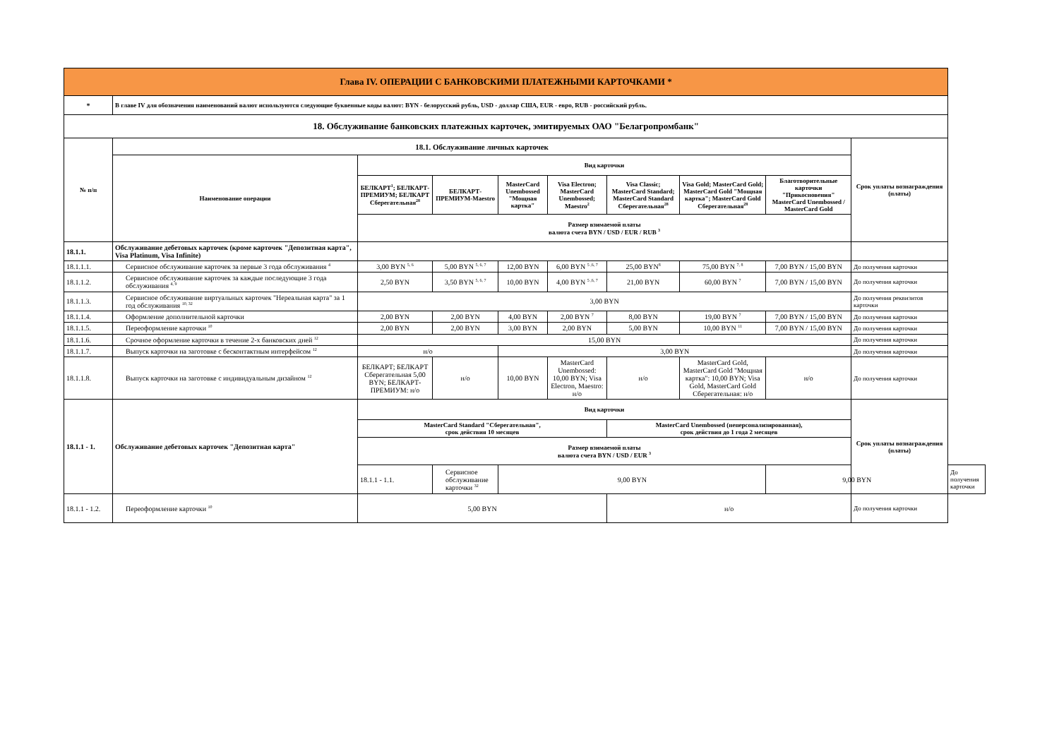| Глава IV. ОПЕРАЦИИ С БАНКОВСКИМИ ПЛАТЕЖНЫМИ КАРТОЧКАМИ * | | | | | | | | | | |
| * | В главе IV для обозначения наименований валют используются следующие буквенные коды валют: BYN - белорусский рубль, USD - доллар США, EUR - евро, RUB - российский рубль. | | | | | | | | | |
| 18. Обслуживание банковских платежных карточек, эмитируемых ОАО "Белагропромбанк" | | | | | | | | | | |
| № п/п | 18.1. Обслуживание личных карточек | | | | | | | | Срок уплаты вознаграждения (платы) | |
| | Наименование операции | Вид карточки | | | | | | | | |
| | | БЕЛКАРТ<sup>1</sup>; БЕЛКАРТ-ПРЕМИУМ; БЕЛКАРТ Сберегательная<sup>28</sup> | БЕЛКАРТ-ПРЕМИУМ-Maestro | MasterCard Unembossed "Мощная картка" | Visa Electron; MasterCard Unembossed; Maestro<sup>2</sup> | Visa Classic; MasterCard Standard; MasterCard Standard Сберегательная<sup>28</sup> | Visa Gold; MasterCard Gold; MasterCard Gold "Мощная картка"; MasterCard Gold Сберегательная<sup>28</sup> | Благотворительные карточки "Прикосновения" MasterCard Unembossed / MasterCard Gold | | |
| | | Размер взимаемой платы валюта счета BYN / USD / EUR / RUB <sup>3</sup> | | | | | | | | |
| 18.1.1. | Обслуживание дебетовых карточек (кроме карточек "Депозитная карта", Visa Platinum, Visa Infinite) | | | | | | | | | |
| 18.1.1.1. | Сервисное обслуживание карточек за первые 3 года обслуживания <sup>4</sup> | 3,00 BYN <sup>5, 6</sup> | 5,00 BYN <sup>5, 6, 7</sup> | 12,00 BYN | 6,00 BYN <sup>5 ,6, 7</sup> | 25,00 BYN<sup>8</sup> | 75,00 BYN <sup>7, 8</sup> | 7,00 BYN / 15,00 BYN | До получения карточки | |
| 18.1.1.2. | Сервисное обслуживание карточек за каждые последующие 3 года обслуживания <sup>4, 9</sup> | 2,50 BYN | 3,50 BYN <sup>5, 6, 7</sup> | 10,00 BYN | 4,00 BYN <sup>5 ,6, 7</sup> | 21,00 BYN | 60,00 BYN <sup>7</sup> | 7,00 BYN / 15,00 BYN | До получения карточки | |
| 18.1.1.3. | Сервисное обслуживание виртуальных карточек "Нереальная карта" за 1 год обслуживания <sup>10, 32</sup> | 3,00 BYN | | | | | | | До получения реквизитов карточки | |
| 18.1.1.4. | Оформление дополнительной карточки | 2,00 BYN | 2,00 BYN | 4,00 BYN | 2,00 BYN <sup>7</sup> | 8,00 BYN | 19,00 BYN <sup>7</sup> | 7,00 BYN / 15,00 BYN | До получения карточки | |
| 18.1.1.5. | Переоформление карточки <sup>10</sup> | 2,00 BYN | 2,00 BYN | 3,00 BYN | 2,00 BYN | 5,00 BYN | 10,00 BYN <sup>11</sup> | 7,00 BYN / 15,00 BYN | До получения карточки | |
| 18.1.1.6. | Срочное оформление карточки в течение 2-х банковских дней <sup>12</sup> | 15,00 BYN | | | | | | | До получения карточки | |
| 18.1.1.7. | Выпуск карточки на заготовке с бесконтактным интерфейсом <sup>12</sup> | н/о | | 3,00 BYN | | | | | До получения карточки | |
| 18.1.1.8. | Выпуск карточки на заготовке с индивидуальным дизайном <sup>12</sup> | БЕЛКАРТ; БЕЛКАРТ Сберегательная 5,00 BYN; БЕЛКАРТ-ПРЕМИУМ: н/о | н/о | 10,00 BYN | MasterCard Unembossed: 10,00 BYN; Visa Electron, Maestro: н/о | н/о | MasterCard Gold, MasterCard Gold "Мощная картка": 10,00 BYN; Visa Gold, MasterCard Gold Сберегательная: н/о | н/о | До получения карточки | |
| 18.1.1 - 1. | Обслуживание дебетовых карточек "Депозитная карта" | Вид карточки | | | | | | | Срок уплаты вознаграждения (платы) | |
| | | MasterCard Standard "Сберегательная", срок действия 10 месяцев | | | | MasterCard Unembossed (неперсонализированная), срок действия до 1 года 2 месяцев | | | | |
| | | Размер взимаемой платы валюта счета BYN / USD / EUR <sup>3</sup> | | | | | | | | |
| | | 18.1.1 - 1.1. | Сервисное обслуживание карточки <sup>32</sup> | 9,00 BYN | | | | 9,00 BYN | | До получения карточки |
| 18.1.1 - 1.2. | Переоформление карточки <sup>10</sup> | 5,00 BYN | | | | н/о | | | До получения карточки | |